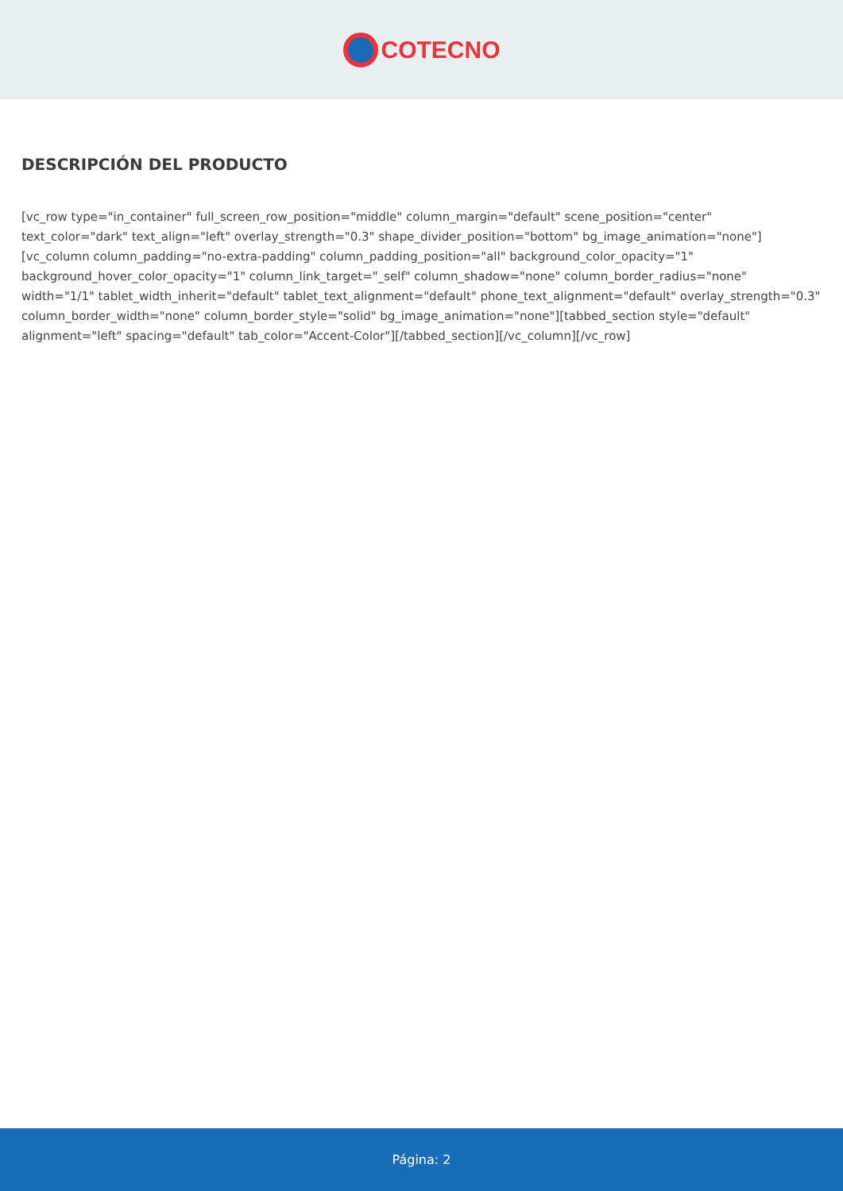COTECNO
DESCRIPCIÓN DEL PRODUCTO
[vc_row type="in_container" full_screen_row_position="middle" column_margin="default" scene_position="center" text_color="dark" text_align="left" overlay_strength="0.3" shape_divider_position="bottom" bg_image_animation="none"][vc_column column_padding="no-extra-padding" column_padding_position="all" background_color_opacity="1" background_hover_color_opacity="1" column_link_target="_self" column_shadow="none" column_border_radius="none" width="1/1" tablet_width_inherit="default" tablet_text_alignment="default" phone_text_alignment="default" overlay_strength="0.3" column_border_width="none" column_border_style="solid" bg_image_animation="none"][tabbed_section style="default" alignment="left" spacing="default" tab_color="Accent-Color"][/tabbed_section][/vc_column][/vc_row]
Página: 2